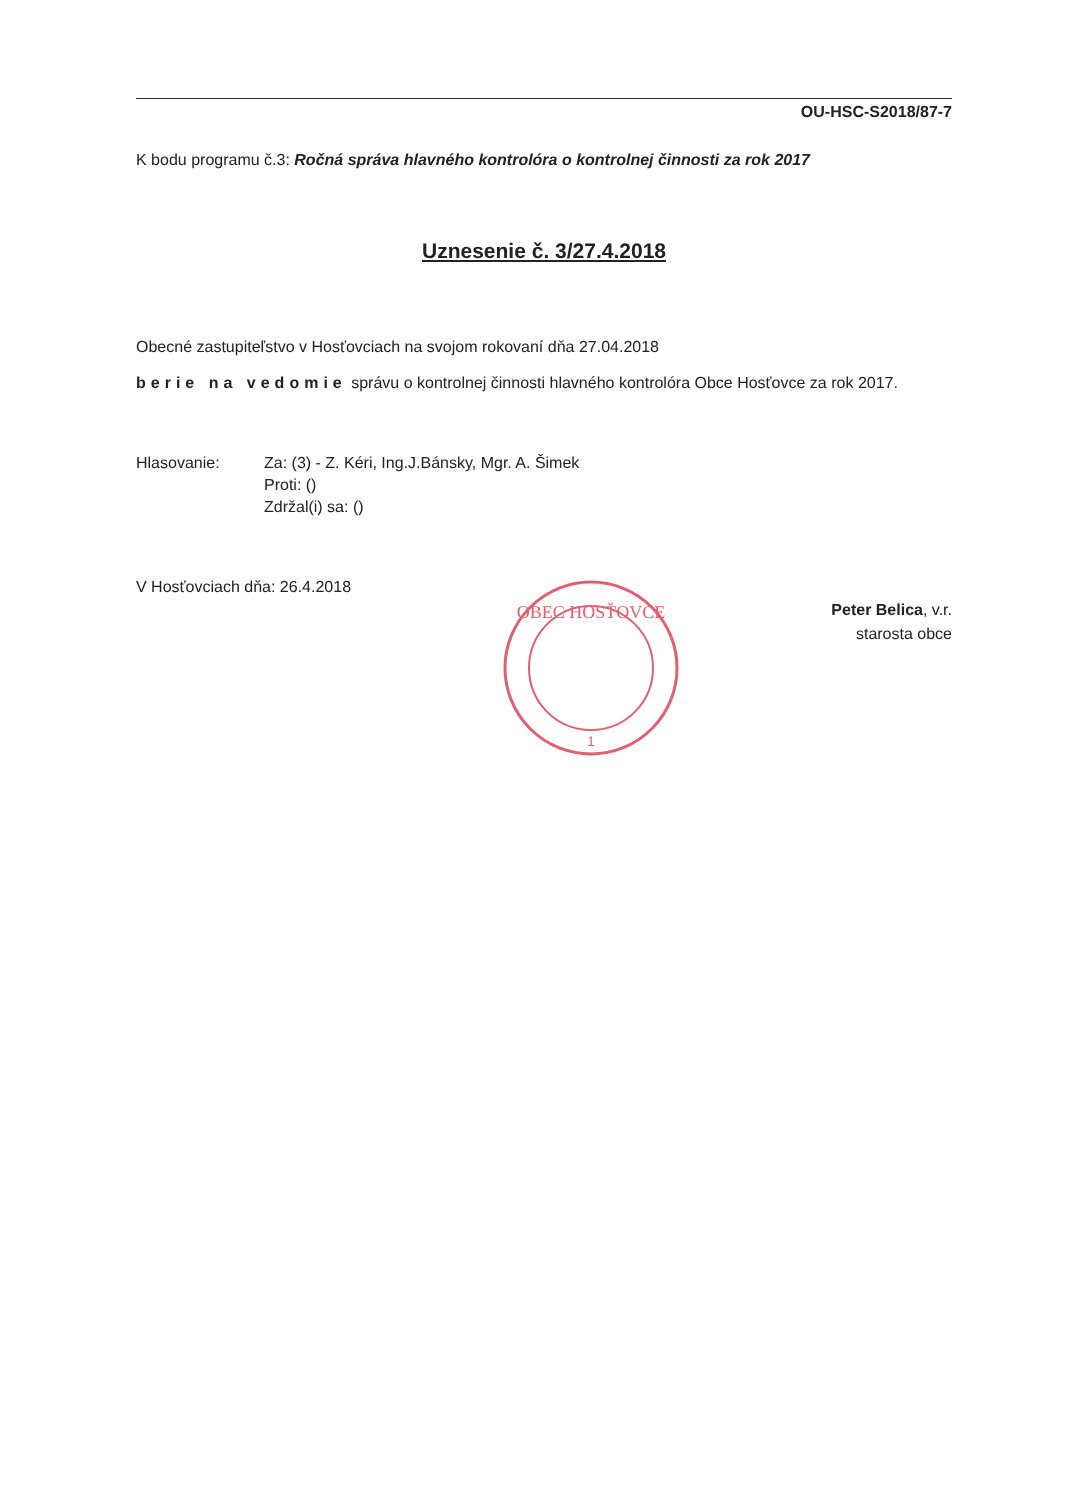OU-HSC-S2018/87-7
K bodu programu č.3: Ročná správa hlavného kontrolóra o kontrolnej činnosti za rok 2017
Uznesenie č. 3/27.4.2018
Obecné zastupiteľstvo v Hosťovciach na svojom rokovaní dňa 27.04.2018
berie na vedomie správu o kontrolnej činnosti hlavného kontrolóra Obce Hosťovce za rok 2017.
Hlasovanie: Za: (3) - Z. Kéri, Ing.J.Bánsky, Mgr. A. Šimek
Proti: ()
Zdržal(i) sa: ()
V Hosťovciach dňa: 26.4.2018
OBEC HOSŤOVCE
1
Peter Belica, v.r.
starosta obce